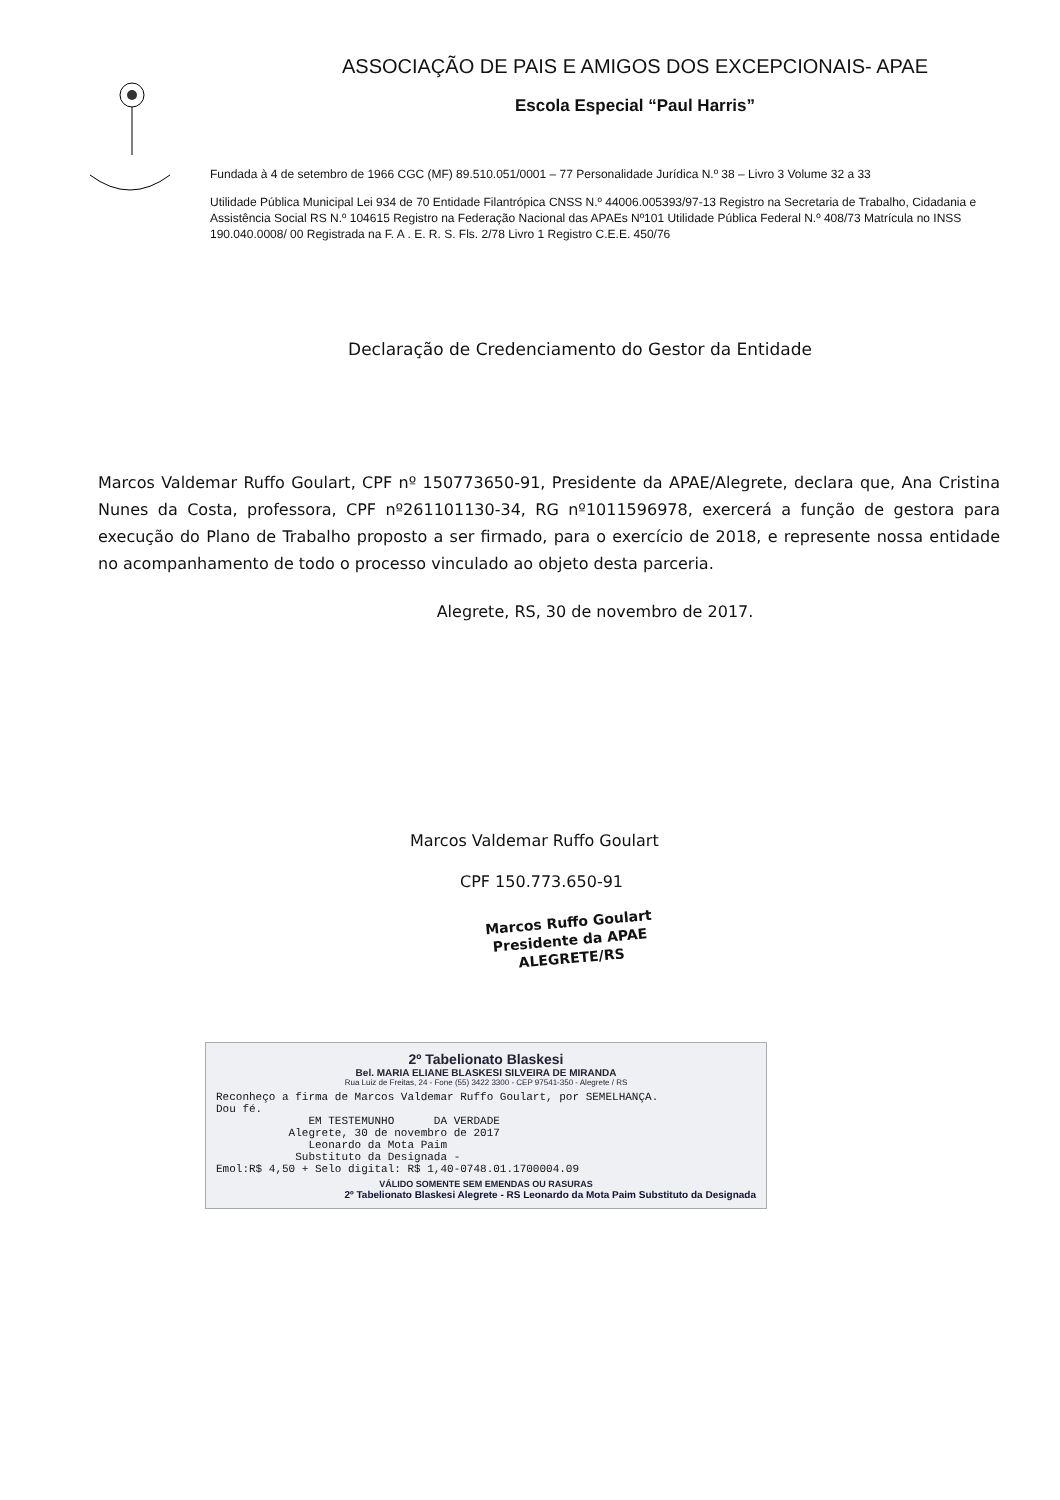ASSOCIAÇÃO DE PAIS E AMIGOS DOS EXCEPCIONAIS- APAE
Escola Especial “Paul Harris”
Fundada à 4 de setembro de 1966 CGC (MF) 89.510.051/0001 – 77 Personalidade Jurídica N.º 38 – Livro 3 Volume 32 a 33
Utilidade Pública Municipal Lei 934 de 70 Entidade Filantrópica CNSS N.º 44006.005393/97-13 Registro na Secretaria de Trabalho, Cidadania e Assistência Social RS N.º 104615 Registro na Federação Nacional das APAEs Nº101 Utilidade Pública Federal N.º 408/73 Matrícula no INSS 190.040.0008/ 00 Registrada na F. A . E. R. S. Fls. 2/78 Livro 1 Registro C.E.E. 450/76
Declaração de Credenciamento do Gestor da Entidade
Marcos Valdemar Ruffo Goulart, CPF nº 150773650-91, Presidente da APAE/Alegrete, declara que, Ana Cristina Nunes da Costa, professora, CPF nº261101130-34, RG nº1011596978, exercerá a função de gestora para execução do Plano de Trabalho proposto a ser firmado, para o exercício de 2018, e represente nossa entidade no acompanhamento de todo o processo vinculado ao objeto desta parceria.
Alegrete, RS, 30 de novembro de 2017.
Marcos Valdemar Ruffo Goulart
CPF 150.773.650-91
Marcos Ruffo Goulart
Presidente da APAE
ALEGRETE/RS
2º Tabelionato Blaskesi
Bel. MARIA ELIANE BLASKESI SILVEIRA DE MIRANDA
Rua Luiz de Freitas, 24 - Fone (55) 3422 3300 - CEP 97541-350 - Alegrete / RS
Reconheço a firma de Marcos Valdemar Ruffo Goulart, por SEMELHANÇA.
Dou fé.
              EM TESTEMUNHO      DA VERDADE
           Alegrete, 30 de novembro de 2017
              Leonardo da Mota Paim
            Substituto da Designada -
Emol:R$ 4,50 + Selo digital: R$ 1,40-0748.01.1700004.09
VÁLIDO SOMENTE SEM EMENDAS OU RASURAS
2º Tabelionato Blaskesi Alegrete - RS Leonardo da Mota Paim Substituto da Designada